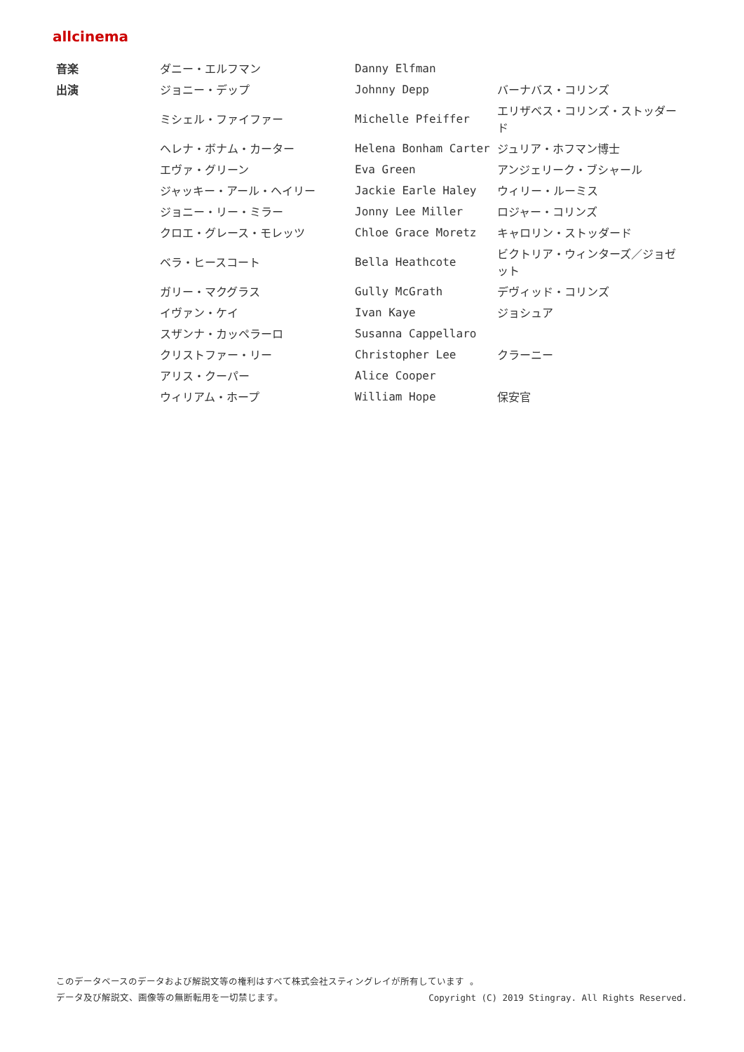allcinema
| 音楽 | ダニー・エルフマン | Danny Elfman | |
| 出演 | ジョニー・デップ | Johnny Depp | バーナバス・コリンズ |
| | ミシェル・ファイファー | Michelle Pfeiffer | エリザベス・コリンズ・ストッダード |
| | ヘレナ・ボナム・カーター | Helena Bonham Carter | ジュリア・ホフマン博士 |
| | エヴァ・グリーン | Eva Green | アンジェリーク・ブシャール |
| | ジャッキー・アール・ヘイリー | Jackie Earle Haley | ウィリー・ルーミス |
| | ジョニー・リー・ミラー | Jonny Lee Miller | ロジャー・コリンズ |
| | クロエ・グレース・モレッツ | Chloe Grace Moretz | キャロリン・ストッダード |
| | ベラ・ヒースコート | Bella Heathcote | ビクトリア・ウィンターズ／ジョゼット |
| | ガリー・マクグラス | Gully McGrath | デヴィッド・コリンズ |
| | イヴァン・ケイ | Ivan Kaye | ジョシュア |
| | スザンナ・カッペラーロ | Susanna Cappellaro | |
| | クリストファー・リー | Christopher Lee | クラーニー |
| | アリス・クーパー | Alice Cooper | |
| | ウィリアム・ホープ | William Hope | 保安官 |
このデータベースのデータおよび解説文等の権利はすべて株式会社スティングレイが所有しています 。
データ及び解説文、画像等の無断転用を一切禁じます。 Copyright (C) 2019 Stingray. All Rights Reserved.